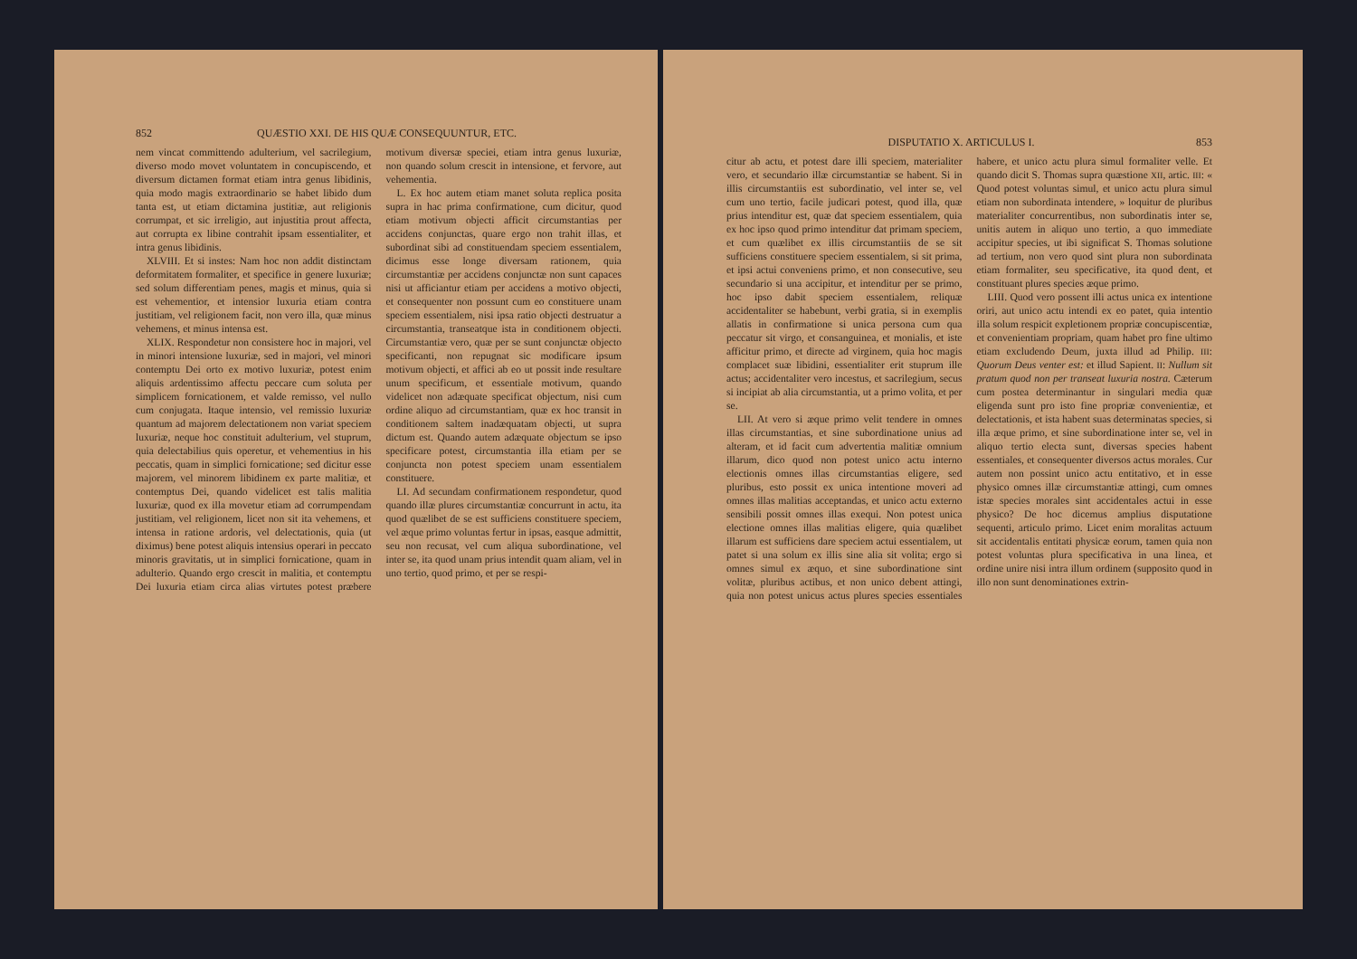852 QUÆSTIO XXI. DE HIS QUÆ CONSEQUUNTUR, ETC.
nem vincat committendo adulterium, vel sacrilegium, diverso modo movet voluntatem in concupiscendo, et diversum dictamen format etiam intra genus libidinis, quia modo magis extraordinario se habet libido dum tanta est, ut etiam dictamina justitiæ, aut religionis corrumpat, et sic irreligio, aut injustitia prout affecta, aut corrupta ex libine contrahit ipsam essentialiter, et intra genus libidinis.
XLVIII. Et si instes: Nam hoc non addit distinctam deformitatem formaliter, et specifice in genere luxuriæ; sed solum differentiam penes, magis et minus, quia si est vehementior, et intensior luxuria etiam contra justitiam, vel religionem facit, non vero illa, quæ minus vehemens, et minus intensa est.
XLIX. Respondetur non consistere hoc in majori, vel in minori intensione luxuriæ, sed in majori, vel minori contemptu Dei orto ex motivo luxuriæ, potest enim aliquis ardentissimo affectu peccare cum soluta per simplicem fornicationem, et valde remisso, vel nullo cum conjugata. Itaque intensio, vel remissio luxuriæ quantum ad majorem delectationem non variat speciem luxuriæ, neque hoc constituit adulterium, vel stuprum, quia delectabilius quis operetur, et vehementius in his peccatis, quam in simplici fornicatione; sed dicitur esse majorem, vel minorem libidinem ex parte malitiæ, et contemptus Dei, quando videlicet est talis malitia luxuriæ, quod ex illa movetur etiam ad corrumpendam justitiam, vel religionem, licet non sit ita vehemens, et intensa in ratione ardoris, vel delectationis, quia (ut diximus) bene potest aliquis intensius operari in peccato minoris gravitatis, ut in simplici fornicatione, quam in adulterio. Quando ergo crescit in malitia, et contemptu Dei luxuria etiam circa alias virtutes potest præbere motivum diversæ speciei, etiam intra genus luxuriæ, non quando solum crescit in intensione, et fervore, aut vehementia.
L. Ex hoc autem etiam manet soluta replica posita supra in hac prima confirmatione, cum dicitur, quod etiam motivum objecti afficit circumstantias per accidens conjunctas, quare ergo non trahit illas, et subordinat sibi ad constituendam speciem essentialem, dicimus esse longe diversam rationem, quia circumstantiæ per accidens conjunctæ non sunt capaces nisi ut afficiantur etiam per accidens a motivo objecti, et consequenter non possunt cum eo constituere unam speciem essentialem, nisi ipsa ratio objecti destruatur a circumstantia, transeatque ista in conditionem objecti. Circumstantiæ vero, quæ per se sunt conjunctæ objecto specificanti, non repugnat sic modificare ipsum motivum objecti, et affici ab eo ut possit inde resultare unum specificum, et essentiale motivum, quando videlicet non adæquate specificat objectum, nisi cum ordine aliquo ad circumstantiam, quæ ex hoc transit in conditionem saltem inadæquatam objecti, ut supra dictum est. Quando autem adæquate objectum se ipso specificare potest, circumstantia illa etiam per se conjuncta non potest speciem unam essentialem constituere.
LI. Ad secundam confirmationem respondetur, quod quando illæ plures circumstantiæ concurrunt in actu, ita quod quælibet de se est sufficiens constituere speciem, vel æque primo voluntas fertur in ipsas, easque admittit, seu non recusat, vel cum aliqua subordinatione, vel inter se, ita quod unam prius intendit quam aliam, vel in uno tertio, quod primo, et per se respi-
DISPUTATIO X. ARTICULUS I. 853
citur ab actu, et potest dare illi speciem, materialiter vero, et secundario illæ circumstantiæ se habent. Si in illis circumstantiis est subordinatio, vel inter se, vel cum uno tertio, facile judicari potest, quod illa, quæ prius intenditur est, quæ dat speciem essentialem, quia ex hoc ipso quod primo intenditur dat primam speciem, et cum quælibet ex illis circumstantiis de se sit sufficiens constituere speciem essentialem, si sit prima, et ipsi actui conveniens primo, et non consecutive, seu secundario si una accipitur, et intenditur per se primo, hoc ipso dabit speciem essentialem, reliquæ accidentaliter se habebunt, verbi gratia, si in exemplis allatis in confirmatione si unica persona cum qua peccatur sit virgo, et consanguinea, et monialis, et iste afficitur primo, et directe ad virginem, quia hoc magis complacet suæ libidini, essentialiter erit stuprum ille actus; accidentaliter vero incestus, et sacrilegium, secus si incipiat ab alia circumstantia, ut a primo volita, et per se.
LII. At vero si æque primo velit tendere in omnes illas circumstantias, et sine subordinatione unius ad alteram, et id facit cum advertentia malitiæ omnium illarum, dico quod non potest unico actu interno electionis omnes illas circumstantias eligere, sed pluribus, esto possit ex unica intentione moveri ad omnes illas malitias acceptandas, et unico actu externo sensibili possit omnes illas exequi. Non potest unica electione omnes illas malitias eligere, quia quælibet illarum est sufficiens dare speciem actui essentialem, ut patet si una solum ex illis sine alia sit volita; ergo si omnes simul ex æquo, et sine subordinatione sint volitæ, pluribus actibus, et non unico debent attingi, quia non potest unicus actus plures species essentiales habere, et unico actu plura simul formaliter velle. Et quando dicit S. Thomas supra quæstione XII, artic. III: « Quod potest voluntas simul, et unico actu plura simul etiam non subordinata intendere, » loquitur de pluribus materialiter concurrentibus, non subordinatis inter se, unitis autem in aliquo uno tertio, a quo immediate accipitur species, ut ibi significat S. Thomas solutione ad tertium, non vero quod sint plura non subordinata etiam formaliter, seu specificative, ita quod dent, et constituant plures species æque primo.
LIII. Quod vero possent illi actus unica ex intentione oriri, aut unico actu intendi ex eo patet, quia intentio illa solum respicit expletionem propriæ concupiscentiæ, et convenientiam propriam, quam habet pro fine ultimo etiam excludendo Deum, juxta illud ad Philip. III: Quorum Deus venter est: et illud Sapient. II: Nullum sit pratum quod non per transeat luxuria nostra. Cæterum cum postea determinantur in singulari media quæ eligenda sunt pro isto fine propriæ convenientiæ, et delectationis, et ista habent suas determinatas species, si illa æque primo, et sine subordinatione inter se, vel in aliquo tertio electa sunt, diversas species habent essentiales, et consequenter diversos actus morales. Cur autem non possint unico actu entitativo, et in esse physico omnes illæ circumstantiæ attingi, cum omnes istæ species morales sint accidentales actui in esse physico? De hoc dicemus amplius disputatione sequenti, articulo primo. Licet enim moralitas actuum sit accidentalis entitati physicæ eorum, tamen quia non potest voluntas plura specificativa in una linea, et ordine unire nisi intra illum ordinem (supposito quod in illo non sunt denominationes extrin-